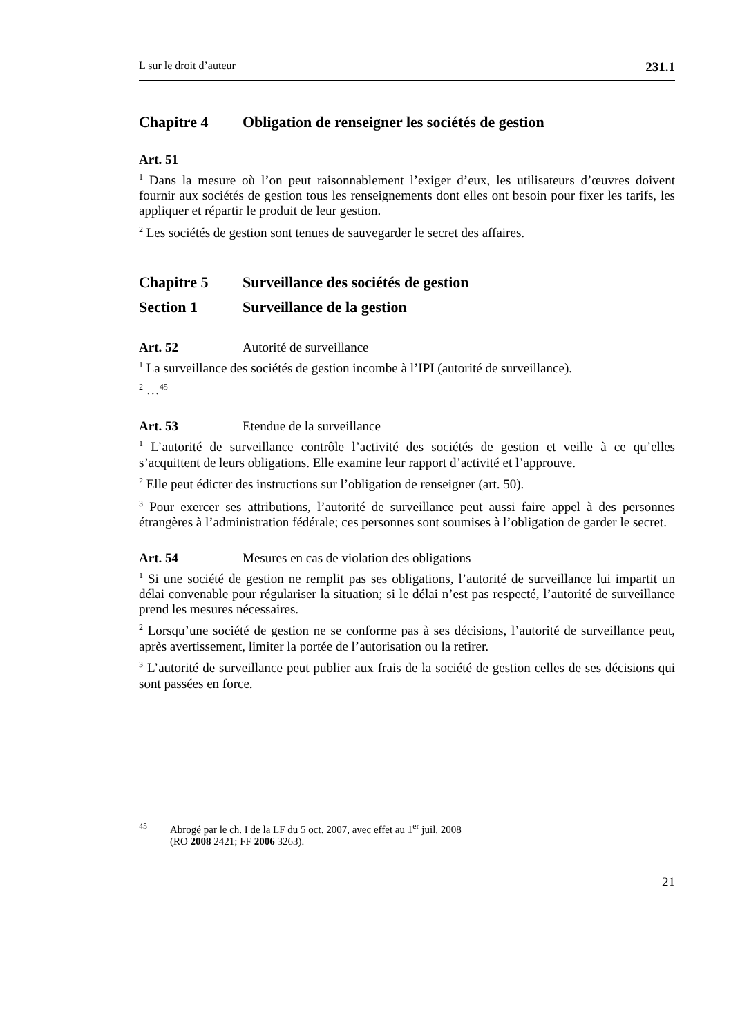L sur le droit d’auteur 231.1
Chapitre 4 Obligation de renseigner les sociétés de gestion
Art. 51
<sup>1</sup> Dans la mesure où l’on peut raisonnablement l’exiger d’eux, les utilisateurs d’œuvres doivent fournir aux sociétés de gestion tous les renseignements dont elles ont besoin pour fixer les tarifs, les appliquer et répartir le produit de leur gestion.
<sup>2</sup> Les sociétés de gestion sont tenues de sauvegarder le secret des affaires.
Chapitre 5 Surveillance des sociétés de gestion
Section 1 Surveillance de la gestion
Art. 52 Autorité de surveillance
<sup>1</sup> La surveillance des sociétés de gestion incombe à l’IPI (autorité de surveillance).
<sup>2</sup> …<sup>45</sup>
Art. 53 Etendue de la surveillance
<sup>1</sup> L’autorité de surveillance contrôle l’activité des sociétés de gestion et veille à ce qu’elles s’acquittent de leurs obligations. Elle examine leur rapport d’activité et l’approuve.
<sup>2</sup> Elle peut édicter des instructions sur l’obligation de renseigner (art. 50).
<sup>3</sup> Pour exercer ses attributions, l’autorité de surveillance peut aussi faire appel à des personnes étrangères à l’administration fédérale; ces personnes sont soumises à l’obligation de garder le secret.
Art. 54 Mesures en cas de violation des obligations
<sup>1</sup> Si une société de gestion ne remplit pas ses obligations, l’autorité de surveillance lui impartit un délai convenable pour régulariser la situation; si le délai n’est pas respecté, l’autorité de surveillance prend les mesures nécessaires.
<sup>2</sup> Lorsqu’une société de gestion ne se conforme pas à ses décisions, l’autorité de surveillance peut, après avertissement, limiter la portée de l’autorisation ou la retirer.
<sup>3</sup> L’autorité de surveillance peut publier aux frais de la société de gestion celles de ses décisions qui sont passées en force.
<sup>45</sup> Abrogé par le ch. I de la LF du 5 oct. 2007, avec effet au 1<sup>er</sup> juil. 2008
(RO 2008 2421; FF 2006 3263).
21